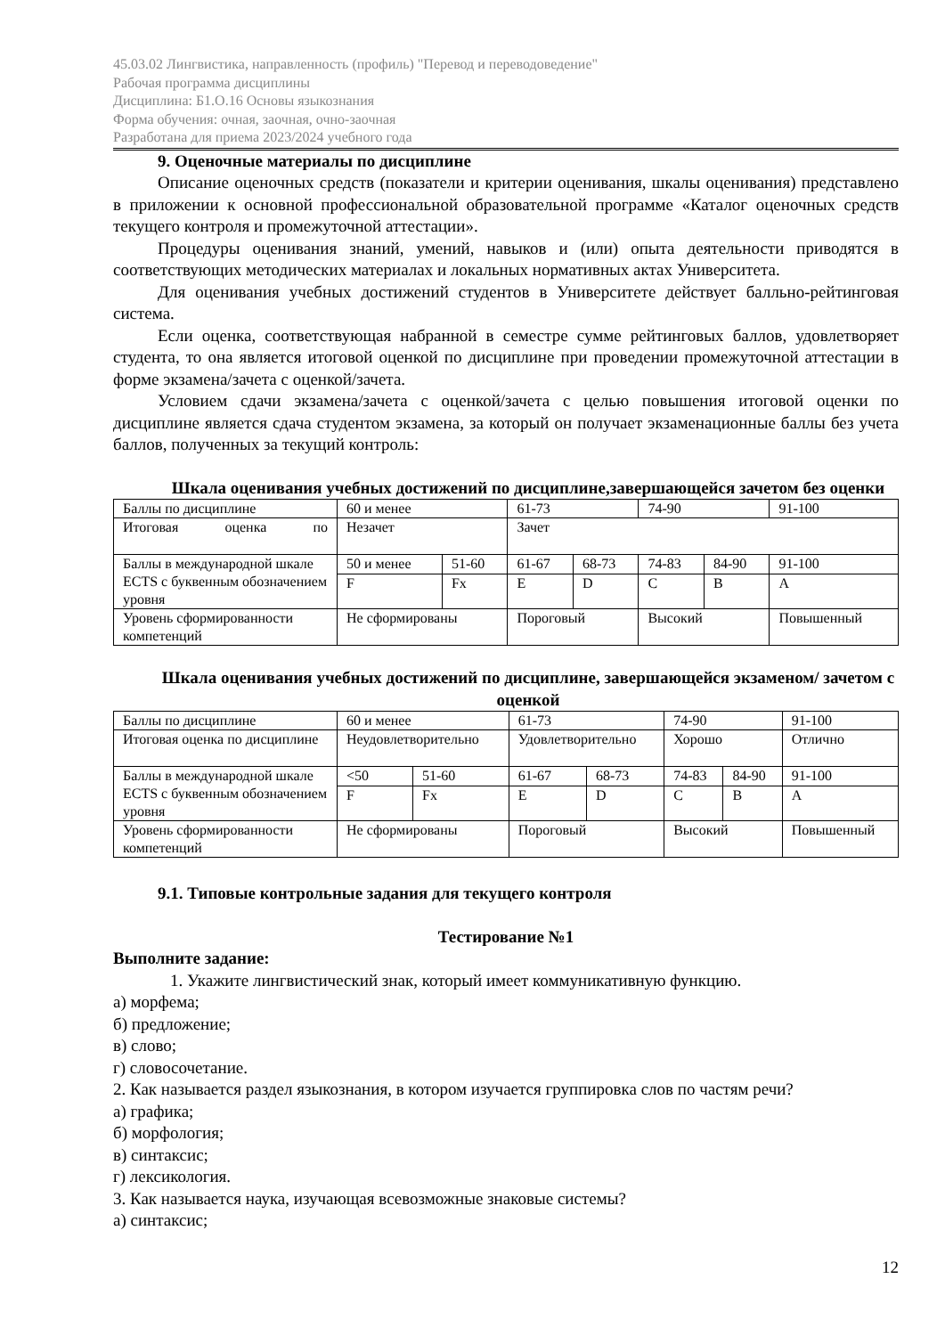45.03.02 Лингвистика, направленность (профиль) "Перевод и переводоведение"
Рабочая программа дисциплины
Дисциплина: Б1.О.16 Основы языкознания
Форма обучения: очная, заочная, очно-заочная
Разработана для приема 2023/2024 учебного года
9. Оценочные материалы по дисциплине
Описание оценочных средств (показатели и критерии оценивания, шкалы оценивания) представлено в приложении к основной профессиональной образовательной программе «Каталог оценочных средств текущего контроля и промежуточной аттестации».
Процедуры оценивания знаний, умений, навыков и (или) опыта деятельности приводятся в соответствующих методических материалах и локальных нормативных актах Университета.
Для оценивания учебных достижений студентов в Университете действует балльно-рейтинговая система.
Если оценка, соответствующая набранной в семестре сумме рейтинговых баллов, удовлетворяет студента, то она является итоговой оценкой по дисциплине при проведении промежуточной аттестации в форме экзамена/зачета с оценкой/зачета.
Условием сдачи экзамена/зачета с оценкой/зачета с целью повышения итоговой оценки по дисциплине является сдача студентом экзамена, за который он получает экзаменационные баллы без учета баллов, полученных за текущий контроль:
Шкала оценивания учебных достижений по дисциплине,завершающейся зачетом без оценки
| Баллы по дисциплине | 60 и менее | | 61-73 | | 74-90 | | 91-100 |
| Итоговая оценка по | Незачет | | Зачет | | | | |
| Баллы в международной шкале ECTS с буквенным обозначением уровня | 50 и менее | 51-60 | 61-67 | 68-73 | 74-83 | 84-90 | 91-100 |
| | F | Fx | E | D | C | B | A |
| Уровень сформированности компетенций | Не сформированы | | Пороговый | | Высокий | | Повышенный |
Шкала оценивания учебных достижений по дисциплине, завершающейся экзаменом/ зачетом с оценкой
| Баллы по дисциплине | 60 и менее | | 61-73 | | 74-90 | | 91-100 |
| Итоговая оценка по дисциплине | Неудовлетворительно | | Удовлетворительно | | Хорошо | | Отлично |
| Баллы в международной шкале ECTS с буквенным обозначением уровня | <50 | 51-60 | 61-67 | 68-73 | 74-83 | 84-90 | 91-100 |
| | F | Fx | E | D | C | B | A |
| Уровень сформированности компетенций | Не сформированы | | Пороговый | | Высокий | | Повышенный |
9.1. Типовые контрольные задания для текущего контроля
Тестирование №1
Выполните задание:
1. Укажите лингвистический знак, который имеет коммуникативную функцию.
а) морфема;
б) предложение;
в) слово;
г) словосочетание.
2. Как называется раздел языкознания, в котором изучается группировка слов по частям речи?
а) графика;
б) морфология;
в) синтаксис;
г) лексикология.
3. Как называется наука, изучающая всевозможные знаковые системы?
а) синтаксис;
12